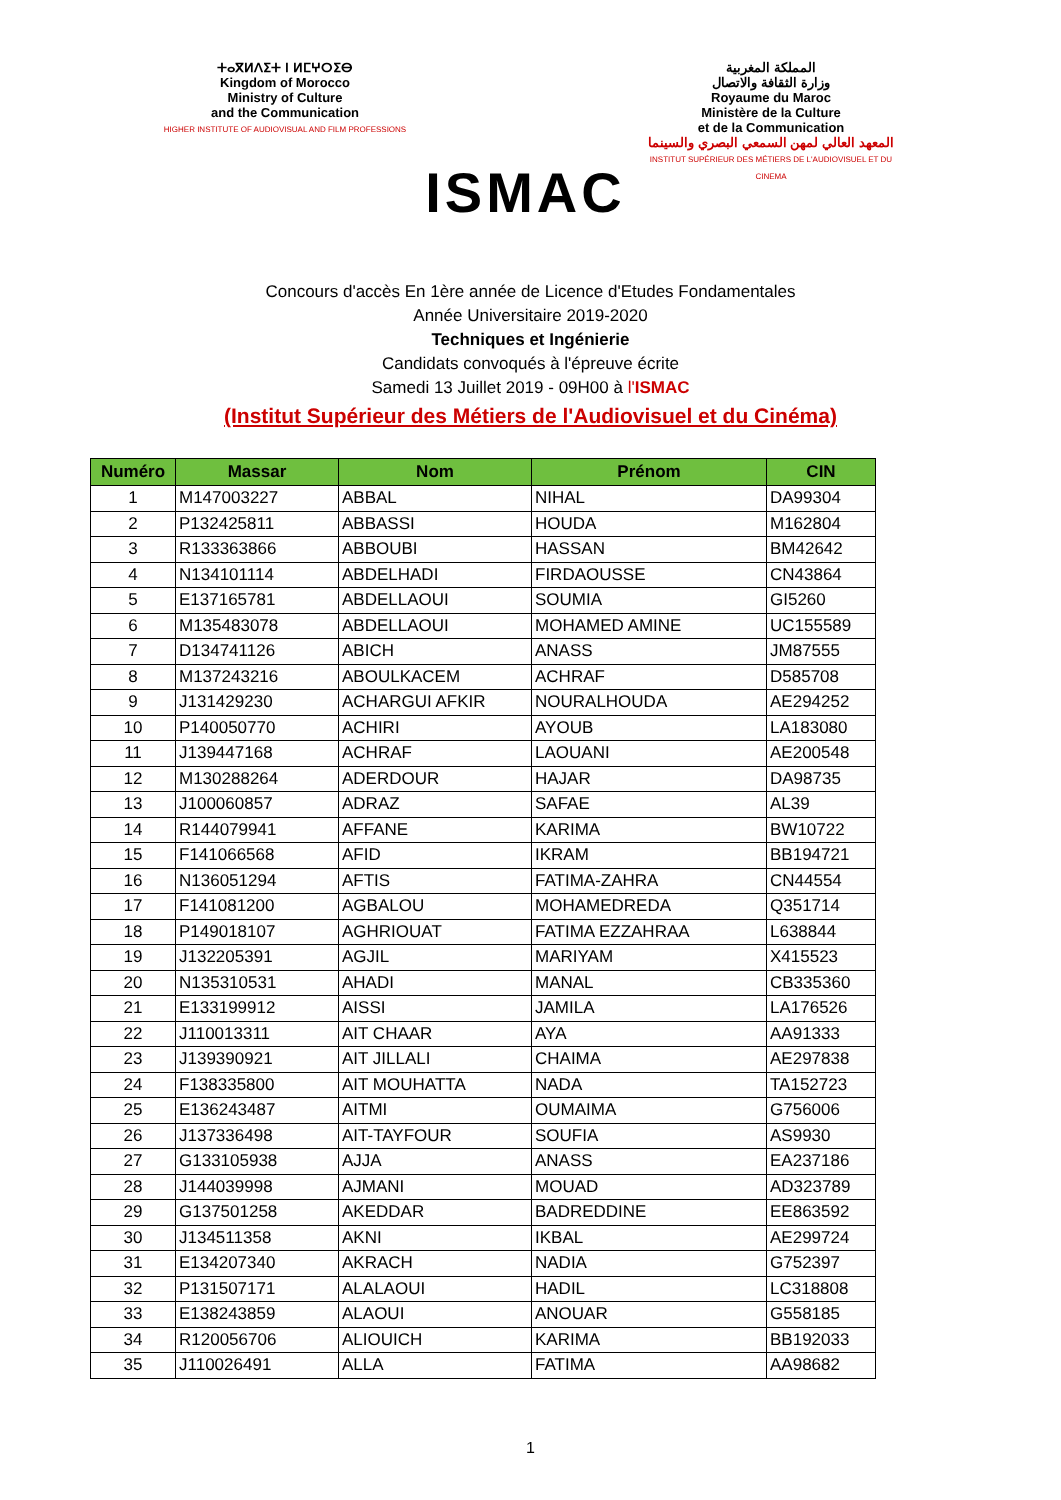ⵜⴰⴳⵍⴷⵉⵜ ⵏ ⵍⵎⵖⵔⵉⴱ
Kingdom of Morocco
Ministry of Culture
and the Communication
HIGHER INSTITUTE OF AUDIOVISUAL AND FILM PROFESSIONS
ISMAC
المملكة المغربية
وزارة الثقافة والاتصال
Royaume du Maroc
Ministère de la Culture
et de la Communication
المعهد العالي لمهن السمعي البصري والسينما
INSTITUT SUPÉRIEUR DES MÉTIERS DE L'AUDIOVISUEL ET DU CINEMA
Concours d'accès En 1ère année de Licence d'Etudes Fondamentales
Année Universitaire 2019-2020
Techniques et Ingénierie
Candidats convoqués à l'épreuve écrite
Samedi 13 Juillet 2019 - 09H00 à l'ISMAC
(Institut Supérieur des Métiers de l'Audiovisuel et du Cinéma)
| Numéro | Massar | Nom | Prénom | CIN |
| --- | --- | --- | --- | --- |
| 1 | M147003227 | ABBAL | NIHAL | DA99304 |
| 2 | P132425811 | ABBASSI | HOUDA | M162804 |
| 3 | R133363866 | ABBOUBI | HASSAN | BM42642 |
| 4 | N134101114 | ABDELHADI | FIRDAOUSSE | CN43864 |
| 5 | E137165781 | ABDELLAOUI | SOUMIA | GI5260 |
| 6 | M135483078 | ABDELLAOUI | MOHAMED AMINE | UC155589 |
| 7 | D134741126 | ABICH | ANASS | JM87555 |
| 8 | M137243216 | ABOULKACEM | ACHRAF | D585708 |
| 9 | J131429230 | ACHARGUI AFKIR | NOURALHOUDA | AE294252 |
| 10 | P140050770 | ACHIRI | AYOUB | LA183080 |
| 11 | J139447168 | ACHRAF | LAOUANI | AE200548 |
| 12 | M130288264 | ADERDOUR | HAJAR | DA98735 |
| 13 | J100060857 | ADRAZ | SAFAE | AL39 |
| 14 | R144079941 | AFFANE | KARIMA | BW10722 |
| 15 | F141066568 | AFID | IKRAM | BB194721 |
| 16 | N136051294 | AFTIS | FATIMA-ZAHRA | CN44554 |
| 17 | F141081200 | AGBALOU | MOHAMEDREDA | Q351714 |
| 18 | P149018107 | AGHRIOUAT | FATIMA EZZAHRAA | L638844 |
| 19 | J132205391 | AGJIL | MARIYAM | X415523 |
| 20 | N135310531 | AHADI | MANAL | CB335360 |
| 21 | E133199912 | AISSI | JAMILA | LA176526 |
| 22 | J110013311 | AIT CHAAR | AYA | AA91333 |
| 23 | J139390921 | AIT JILLALI | CHAIMA | AE297838 |
| 24 | F138335800 | AIT MOUHATTA | NADA | TA152723 |
| 25 | E136243487 | AITMI | OUMAIMA | G756006 |
| 26 | J137336498 | AIT-TAYFOUR | SOUFIA | AS9930 |
| 27 | G133105938 | AJJA | ANASS | EA237186 |
| 28 | J144039998 | AJMANI | MOUAD | AD323789 |
| 29 | G137501258 | AKEDDAR | BADREDDINE | EE863592 |
| 30 | J134511358 | AKNI | IKBAL | AE299724 |
| 31 | E134207340 | AKRACH | NADIA | G752397 |
| 32 | P131507171 | ALALAOUI | HADIL | LC318808 |
| 33 | E138243859 | ALAOUI | ANOUAR | G558185 |
| 34 | R120056706 | ALIOUICH | KARIMA | BB192033 |
| 35 | J110026491 | ALLA | FATIMA | AA98682 |
1